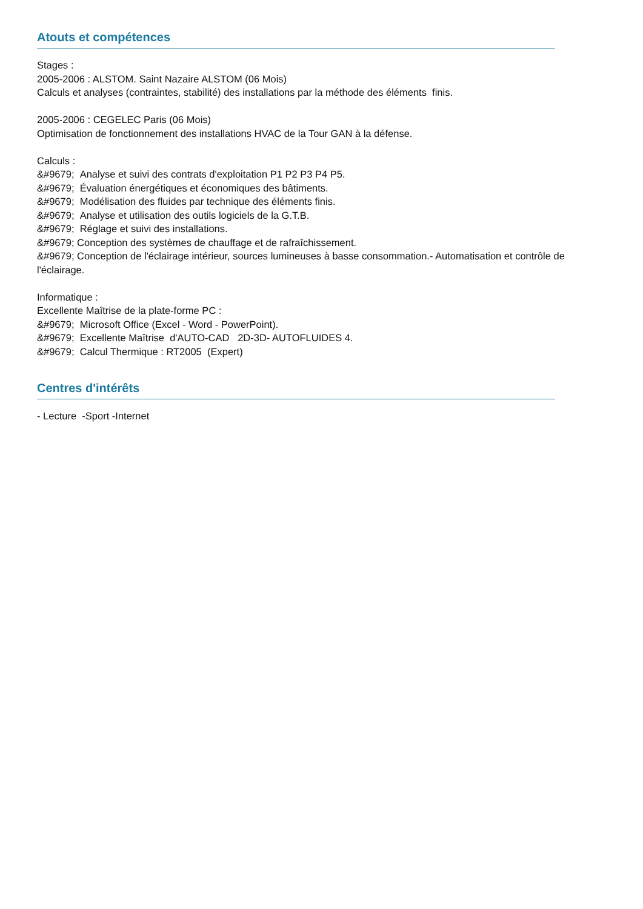Atouts et compétences
Stages :
2005-2006 : ALSTOM. Saint Nazaire ALSTOM (06 Mois)
Calculs et analyses (contraintes, stabilité) des installations par la méthode des éléments finis.
2005-2006 : CEGELEC Paris (06 Mois)
Optimisation de fonctionnement des installations HVAC de la Tour GAN à la défense.
Calculs :
&#9679; Analyse et suivi des contrats d'exploitation P1 P2 P3 P4 P5.
&#9679; Évaluation énergétiques et économiques des bâtiments.
&#9679; Modélisation des fluides par technique des éléments finis.
&#9679; Analyse et utilisation des outils logiciels de la G.T.B.
&#9679; Réglage et suivi des installations.
&#9679; Conception des systèmes de chauffage et de rafraîchissement.
&#9679; Conception de l'éclairage intérieur, sources lumineuses à basse consommation.- Automatisation et contrôle de l'éclairage.
Informatique :
Excellente Maîtrise de la plate-forme PC :
&#9679; Microsoft Office (Excel - Word - PowerPoint).
&#9679; Excellente Maîtrise d'AUTO-CAD 2D-3D- AUTOFLUIDES 4.
&#9679; Calcul Thermique : RT2005 (Expert)
Centres d'intérêts
- Lecture -Sport -Internet